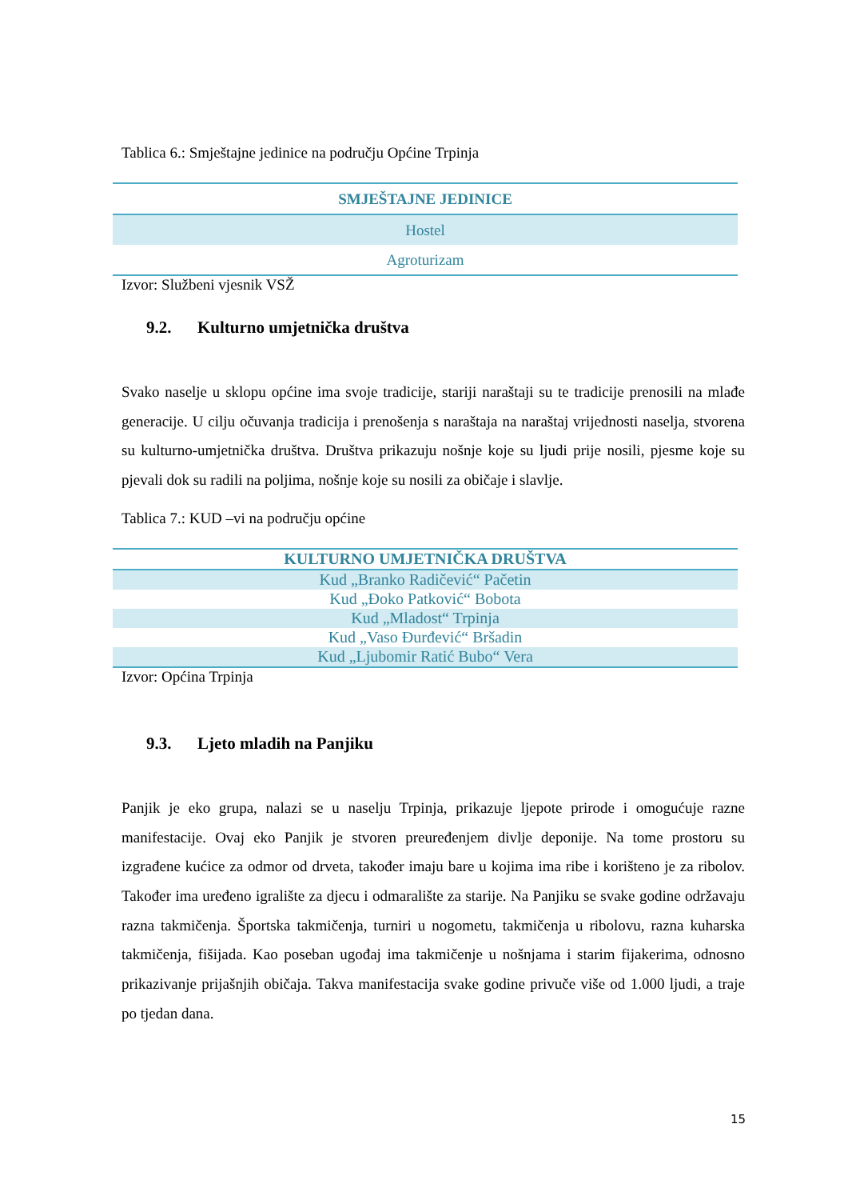Tablica 6.: Smještajne jedinice na području Općine Trpinja
| SMJEŠTAJNE JEDINICE |
| --- |
| Hostel |
| Agroturizam |
Izvor: Službeni vjesnik VSŽ
9.2. Kulturno umjetnička društva
Svako naselje u sklopu općine ima svoje tradicije, stariji naraštaji su te tradicije prenosili na mlađe generacije. U cilju očuvanja tradicija i prenošenja s naraštaja na naraštaj vrijednosti naselja, stvorena su kulturno-umjetnička društva. Društva prikazuju nošnje koje su ljudi prije nosili, pjesme koje su pjevali dok su radili na poljima, nošnje koje su nosili za običaje i slavlje.
Tablica 7.: KUD –vi na području općine
| KULTURNO UMJETNIČKA DRUŠTVA |
| --- |
| Kud „Branko Radičević“ Pačetin |
| Kud „Đoko Patković“ Bobota |
| Kud „Mladost“ Trpinja |
| Kud „Vaso Đurđević“ Bršadin |
| Kud „Ljubomir Ratić Bubo“ Vera |
Izvor: Općina Trpinja
9.3. Ljeto mladih na Panjiku
Panjik je eko grupa, nalazi se u naselju Trpinja, prikazuje ljepote prirode i omogućuje razne manifestacije. Ovaj eko Panjik je stvoren preuređenjem divlje deponije. Na tome prostoru su izgrađene kućice za odmor od drveta, također imaju bare u kojima ima ribe i korišteno je za ribolov. Također ima uređeno igralište za djecu i odmaralište za starije. Na Panjiku se svake godine održavaju razna takmičenja. Športska takmičenja, turniri u nogometu, takmičenja u ribolovu, razna kuharska takmičenja, fišijada. Kao poseban ugođaj ima takmičenje u nošnjama i starim fijakerima, odnosno prikazivanje prijašnjih običaja. Takva manifestacija svake godine privuče više od 1.000 ljudi, a traje po tjedan dana.
15